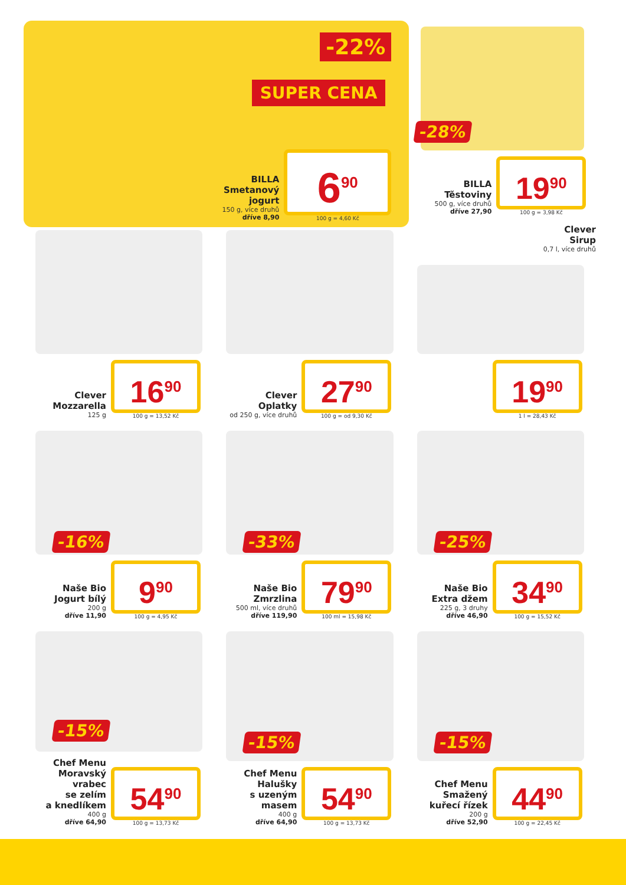-22%
SUPER CENA
BILLA
Smetanový jogurt
150 g, více druhů
dříve 8,90
6<sup>90</sup>
100 g = 4,60 Kč
-28%
BILLA
Těstoviny
500 g, více druhů
dříve 27,90
19<sup>90</sup>
100 g = 3,98 Kč
Clever
Mozzarella
125 g
16<sup>90</sup>
100 g = 13,52 Kč
Clever
Oplatky
od 250 g, více druhů
27<sup>90</sup>
100 g = od 9,30 Kč
Clever
Sirup
0,7 l, více druhů
19<sup>90</sup>
1 l = 28,43 Kč
-16%
Naše Bio
Jogurt bílý
200 g
dříve 11,90
9<sup>90</sup>
100 g = 4,95 Kč
-33%
Naše Bio
Zmrzlina
500 ml, více druhů
dříve 119,90
79<sup>90</sup>
100 ml = 15,98 Kč
-25%
Naše Bio
Extra džem
225 g, 3 druhy
dříve 46,90
34<sup>90</sup>
100 g = 15,52 Kč
-15%
Chef Menu
Moravský vrabec
se zelím
a knedlíkem
400 g
dříve 64,90
54<sup>90</sup>
100 g = 13,73 Kč
-15%
Chef Menu
Halušky
s uzeným masem
400 g
dříve 64,90
54<sup>90</sup>
100 g = 13,73 Kč
-15%
Chef Menu
Smažený
kuřecí řízek
200 g
dříve 52,90
44<sup>90</sup>
100 g = 22,45 Kč